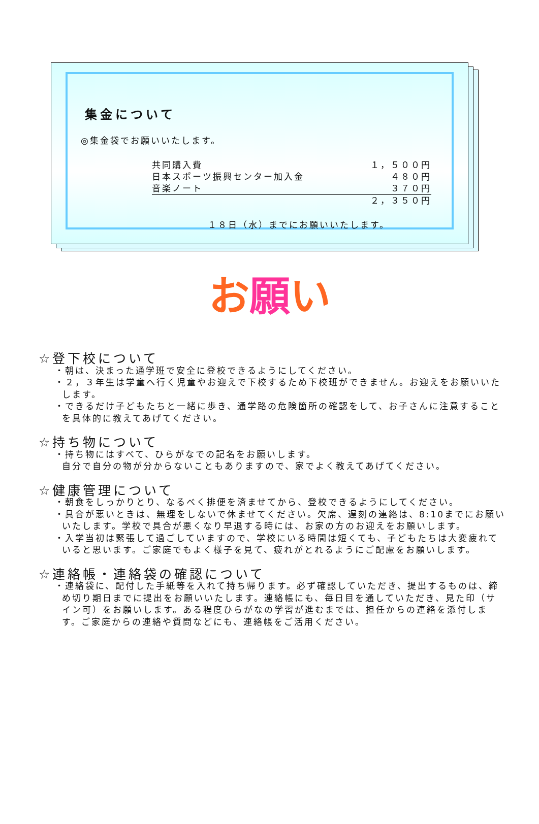集金について
◎集金袋でお願いいたします。
| 共同購入費 | １，５００円 |
| 日本スポーツ振興センター加入金 | ４８０円 |
| 音楽ノート | ３７０円 |
| | ２，３５０円 |
１８日（水）までにお願いいたします。
お 願 い
☆登下校について
・朝は、決まった通学班で安全に登校できるようにしてください。
・２，３年生は学童へ行く児童やお迎えで下校するため下校班ができません。お迎えをお願いいたします。
・できるだけ子どもたちと一緒に歩き、通学路の危険箇所の確認をして、お子さんに注意することを具体的に教えてあげてください。
☆持ち物について
・持ち物にはすべて、ひらがなでの記名をお願いします。
自分で自分の物が分からないこともありますので、家でよく教えてあげてください。
☆健康管理について
・朝食をしっかりとり、なるべく排便を済ませてから、登校できるようにしてください。
・具合が悪いときは、無理をしないで休ませてください。欠席、遅刻の連絡は、8:10までにお願いいたします。学校で具合が悪くなり早退する時には、お家の方のお迎えをお願いします。
・入学当初は緊張して過ごしていますので、学校にいる時間は短くても、子どもたちは大変疲れていると思います。ご家庭でもよく様子を見て、疲れがとれるようにご配慮をお願いします。
☆連絡帳・連絡袋の確認について
・連絡袋に、配付した手紙等を入れて持ち帰ります。必ず確認していただき、提出するものは、締め切り期日までに提出をお願いいたします。連絡帳にも、毎日目を通していただき、見た印（サイン可）をお願いします。ある程度ひらがなの学習が進むまでは、担任からの連絡を添付します。ご家庭からの連絡や質問などにも、連絡帳をご活用ください。